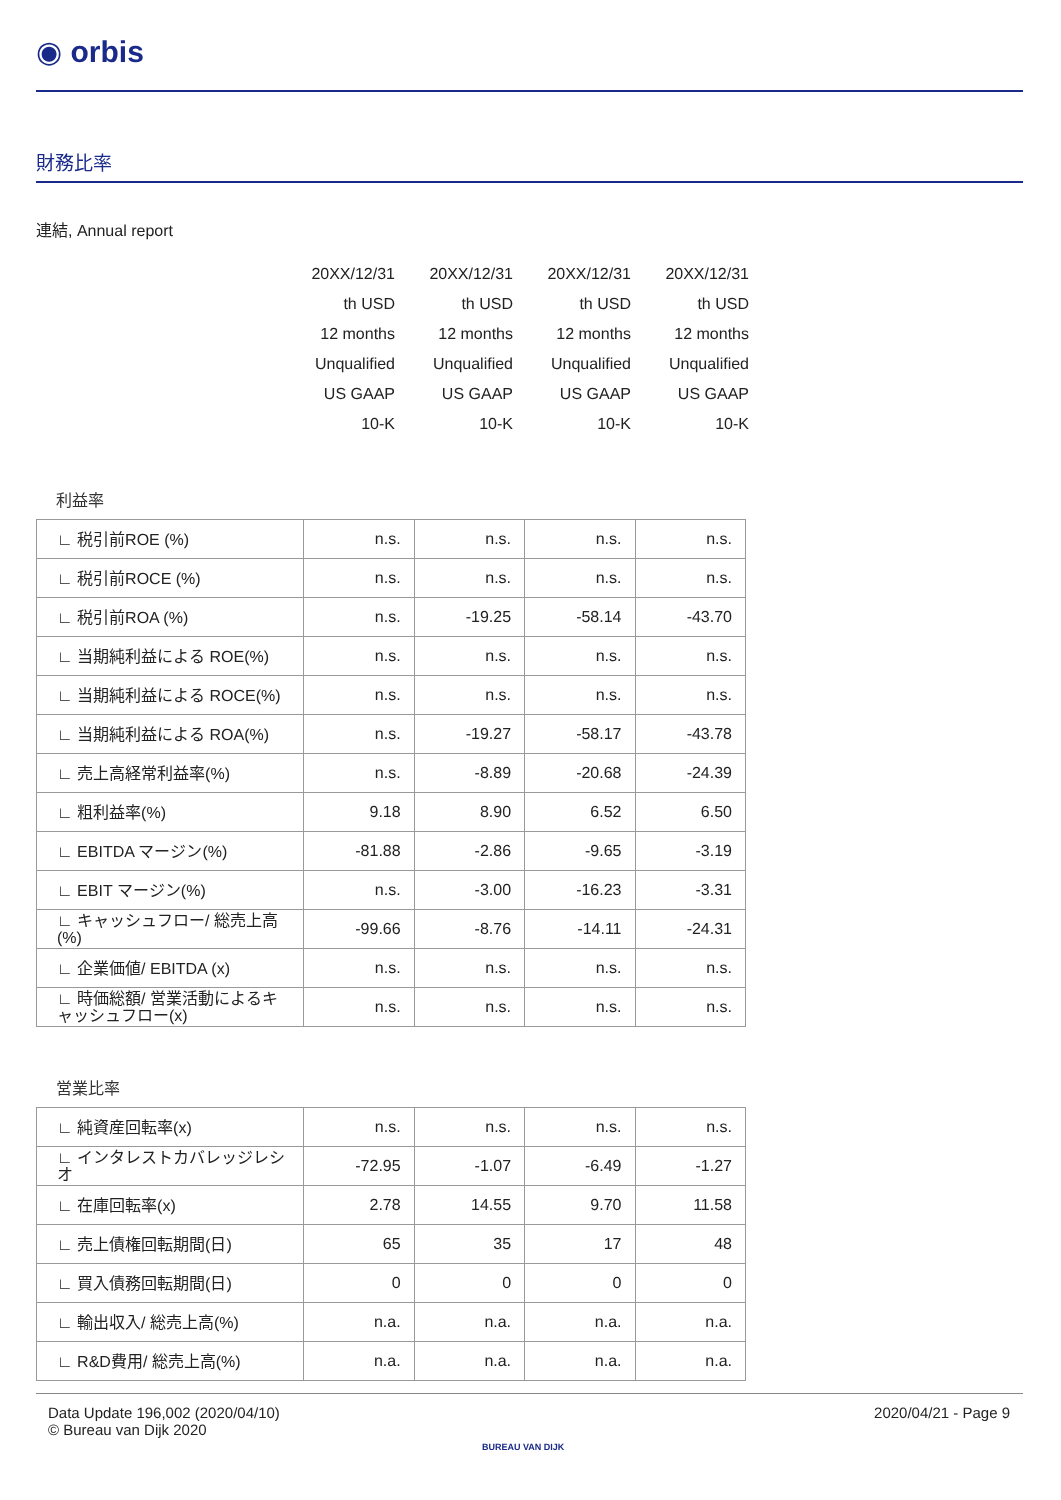◉ orbis
財務比率
連結, Annual report
| | 20XX/12/31 | 20XX/12/31 | 20XX/12/31 | 20XX/12/31 |
| | th USD | th USD | th USD | th USD |
| | 12 months | 12 months | 12 months | 12 months |
| | Unqualified | Unqualified | Unqualified | Unqualified |
| | US GAAP | US GAAP | US GAAP | US GAAP |
| | 10-K | 10-K | 10-K | 10-K |
利益率
| ∟ 税引前ROE (%) | n.s. | n.s. | n.s. | n.s. |
| ∟ 税引前ROCE (%) | n.s. | n.s. | n.s. | n.s. |
| ∟ 税引前ROA (%) | n.s. | -19.25 | -58.14 | -43.70 |
| ∟ 当期純利益による ROE(%) | n.s. | n.s. | n.s. | n.s. |
| ∟ 当期純利益による ROCE(%) | n.s. | n.s. | n.s. | n.s. |
| ∟ 当期純利益による ROA(%) | n.s. | -19.27 | -58.17 | -43.78 |
| ∟ 売上高経常利益率(%) | n.s. | -8.89 | -20.68 | -24.39 |
| ∟ 粗利益率(%) | 9.18 | 8.90 | 6.52 | 6.50 |
| ∟ EBITDA マージン(%) | -81.88 | -2.86 | -9.65 | -3.19 |
| ∟ EBIT マージン(%) | n.s. | -3.00 | -16.23 | -3.31 |
| ∟ キャッシュフロー/ 総売上高(%) | -99.66 | -8.76 | -14.11 | -24.31 |
| ∟ 企業価値/ EBITDA (x) | n.s. | n.s. | n.s. | n.s. |
| ∟ 時価総額/ 営業活動によるキャッシュフロー(x) | n.s. | n.s. | n.s. | n.s. |
営業比率
| ∟ 純資産回転率(x) | n.s. | n.s. | n.s. | n.s. |
| ∟ インタレストカバレッジレシオ | -72.95 | -1.07 | -6.49 | -1.27 |
| ∟ 在庫回転率(x) | 2.78 | 14.55 | 9.70 | 11.58 |
| ∟ 売上債権回転期間(日) | 65 | 35 | 17 | 48 |
| ∟ 買入債務回転期間(日) | 0 | 0 | 0 | 0 |
| ∟ 輸出収入/ 総売上高(%) | n.a. | n.a. | n.a. | n.a. |
| ∟ R&D費用/ 総売上高(%) | n.a. | n.a. | n.a. | n.a. |
Data Update 196,002 (2020/04/10)
© Bureau van Dijk 2020
BUREAU VAN DIJK
2020/04/21 - Page 9